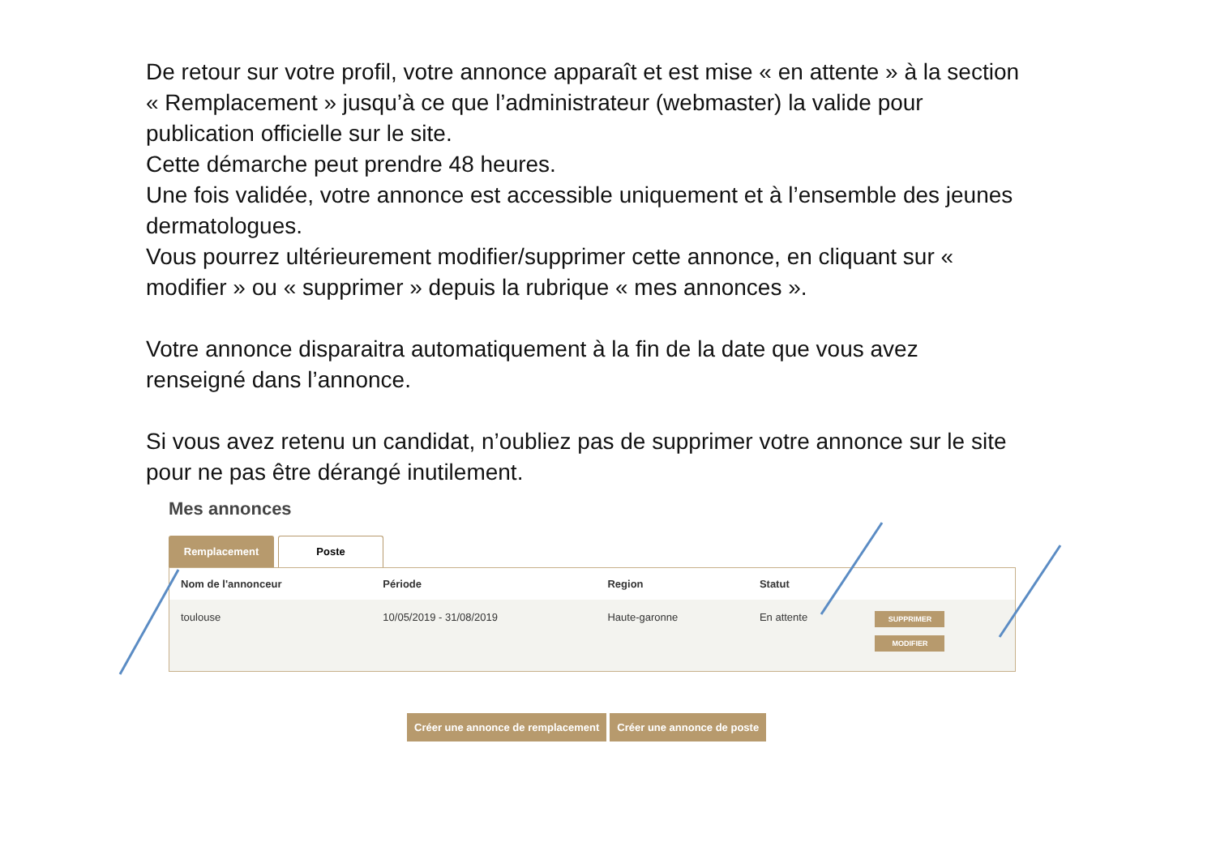De retour sur votre profil, votre annonce apparaît et est mise « en attente » à la section « Remplacement » jusqu’à ce que l’administrateur (webmaster) la valide pour publication officielle sur le site.
Cette démarche peut prendre 48 heures.
Une fois validée, votre annonce est accessible uniquement et à l’ensemble des jeunes dermatologues.
Vous pourrez ultérieurement modifier/supprimer cette annonce, en cliquant sur « modifier » ou « supprimer » depuis la rubrique « mes annonces ».
Votre annonce disparaitra automatiquement à la fin de la date que vous avez renseigné dans l’annonce.
Si vous avez retenu un candidat, n’oubliez pas de supprimer votre annonce sur le site pour ne pas être dérangé inutilement.
Mes annonces
Remplacement Poste
| Nom de l'annonceur | Période | Region | Statut | |
| --- | --- | --- | --- | --- |
| toulouse | 10/05/2019 - 31/08/2019 | Haute-garonne | En attente | SUPPRIMER MODIFIER |
Créer une annonce de remplacement Créer une annonce de poste